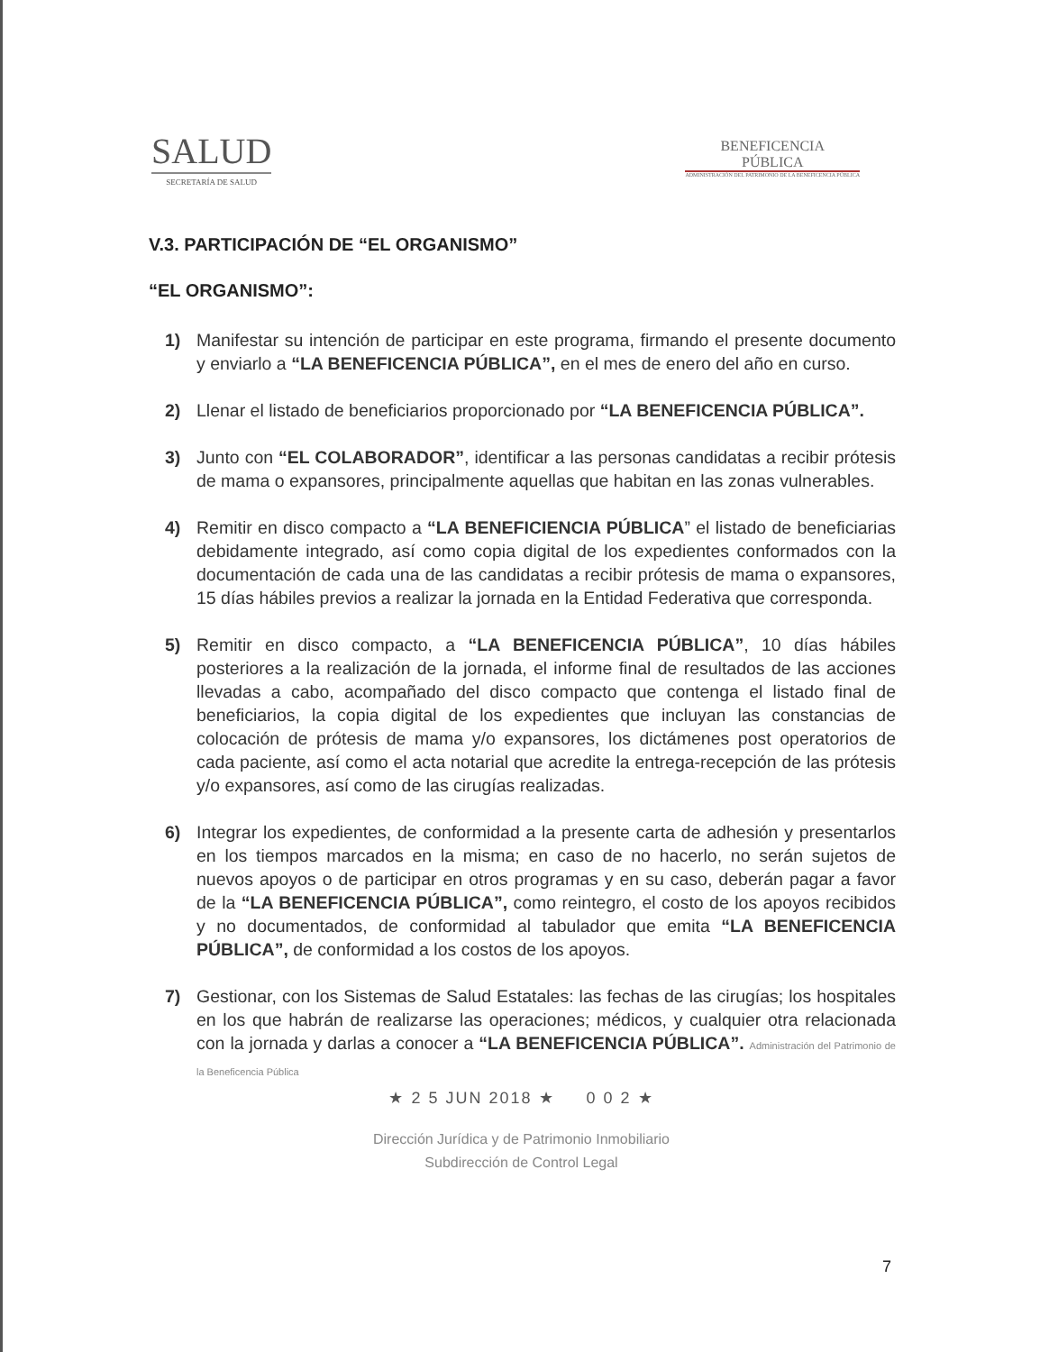SALUD
SECRETARÍA DE SALUD
BENEFICENCIA
PÚBLICA
ADMINISTRACIÓN DEL PATRIMONIO DE LA BENEFICENCIA PÚBLICA
V.3. PARTICIPACIÓN DE “EL ORGANISMO”
“EL ORGANISMO”:
1) Manifestar su intención de participar en este programa, firmando el presente documento y enviarlo a “LA BENEFICENCIA PÚBLICA”, en el mes de enero del año en curso.
2) Llenar el listado de beneficiarios proporcionado por “LA BENEFICENCIA PÚBLICA”.
3) Junto con “EL COLABORADOR”, identificar a las personas candidatas a recibir prótesis de mama o expansores, principalmente aquellas que habitan en las zonas vulnerables.
4) Remitir en disco compacto a “LA BENEFICIENCIA PÚBLICA” el listado de beneficiarias debidamente integrado, así como copia digital de los expedientes conformados con la documentación de cada una de las candidatas a recibir prótesis de mama o expansores, 15 días hábiles previos a realizar la jornada en la Entidad Federativa que corresponda.
5) Remitir en disco compacto, a “LA BENEFICENCIA PÚBLICA”, 10 días hábiles posteriores a la realización de la jornada, el informe final de resultados de las acciones llevadas a cabo, acompañado del disco compacto que contenga el listado final de beneficiarios, la copia digital de los expedientes que incluyan las constancias de colocación de prótesis de mama y/o expansores, los dictámenes post operatorios de cada paciente, así como el acta notarial que acredite la entrega-recepción de las prótesis y/o expansores, así como de las cirugías realizadas.
6) Integrar los expedientes, de conformidad a la presente carta de adhesión y presentarlos en los tiempos marcados en la misma; en caso de no hacerlo, no serán sujetos de nuevos apoyos o de participar en otros programas y en su caso, deberán pagar a favor de la “LA BENEFICENCIA PÚBLICA”, como reintegro, el costo de los apoyos recibidos y no documentados, de conformidad al tabulador que emita “LA BENEFICENCIA PÚBLICA”, de conformidad a los costos de los apoyos.
7) Gestionar, con los Sistemas de Salud Estatales: las fechas de las cirugías; los hospitales en los que habrán de realizarse las operaciones; médicos, y cualquier otra relacionada con la jornada y darlas a conocer a “LA BENEFICENCIA PÚBLICA”. Administración del Patrimonio de la Beneficencia Pública
★ 2 5 JUN 2018 ★ 0 0 2 ★
Dirección Jurídica y de Patrimonio Inmobiliario
Subdirección de Control Legal
7